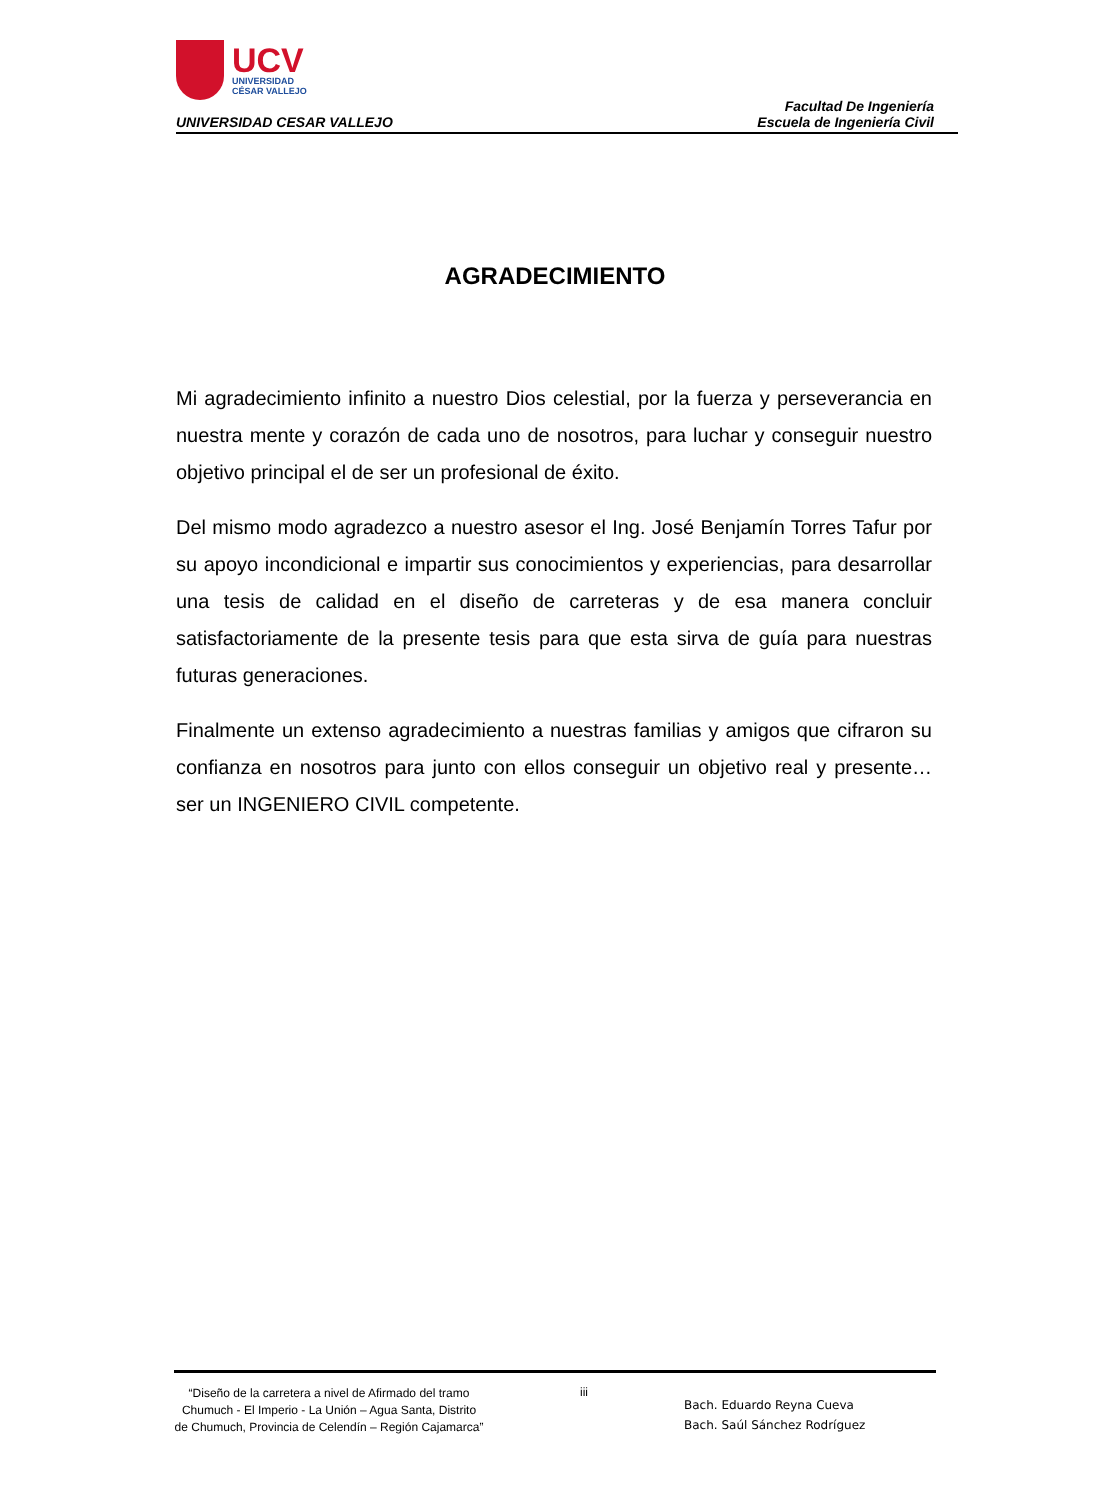UCV
UNIVERSIDAD
CÉSAR VALLEJO
UNIVERSIDAD CESAR VALLEJO
Facultad De Ingeniería
Escuela de Ingeniería Civil
AGRADECIMIENTO
Mi agradecimiento infinito a nuestro Dios celestial, por la fuerza y perseverancia en nuestra mente y corazón de cada uno de nosotros, para luchar y conseguir nuestro objetivo principal el de ser un profesional de éxito.
Del mismo modo agradezco a nuestro asesor el Ing. José Benjamín Torres Tafur por su apoyo incondicional e impartir sus conocimientos y experiencias, para desarrollar una tesis de calidad en el diseño de carreteras y de esa manera concluir satisfactoriamente de la presente tesis para que esta sirva de guía para nuestras futuras generaciones.
Finalmente un extenso agradecimiento a nuestras familias y amigos que cifraron su confianza en nosotros para junto con ellos conseguir un objetivo real y presente… ser un INGENIERO CIVIL competente.
“Diseño de la carretera a nivel de Afirmado del tramo Chumuch - El Imperio - La Unión – Agua Santa, Distrito de Chumuch, Provincia de Celendín – Región Cajamarca”
iii
Bach. Eduardo Reyna Cueva
Bach. Saúl Sánchez Rodríguez